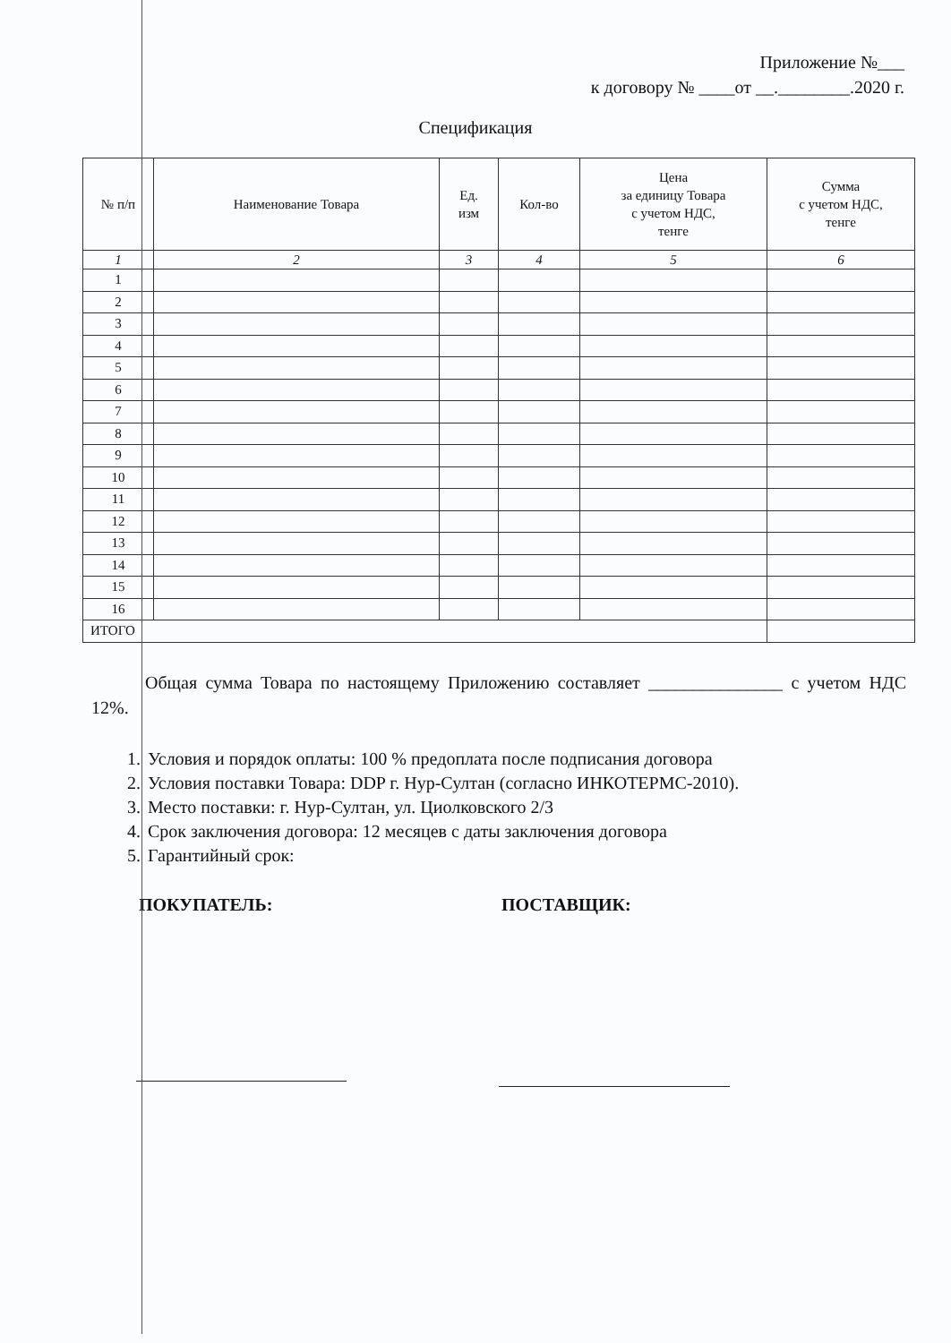Приложение №___
к договору № ____от __.________.2020 г.
Спецификация
| № п/п | Наименование Товара | Ед. изм | Кол-во | Цена за единицу Товара с учетом НДС, тенге | Сумма с учетом НДС, тенге |
| --- | --- | --- | --- | --- | --- |
| 1 | 2 | 3 | 4 | 5 | 6 |
| 1 | | | | | |
| 2 | | | | | |
| 3 | | | | | |
| 4 | | | | | |
| 5 | | | | | |
| 6 | | | | | |
| 7 | | | | | |
| 8 | | | | | |
| 9 | | | | | |
| 10 | | | | | |
| 11 | | | | | |
| 12 | | | | | |
| 13 | | | | | |
| 14 | | | | | |
| 15 | | | | | |
| 16 | | | | | |
| ИТОГО | | | | | |
Общая сумма Товара по настоящему Приложению составляет _______________ с учетом НДС 12%.
1. Условия и порядок оплаты: 100 % предоплата после подписания договора
2. Условия поставки Товара: DDP г. Нур-Султан (согласно ИНКОТЕРМС-2010).
3. Место поставки: г. Нур-Султан, ул. Циолковского 2/3
4. Срок заключения договора: 12 месяцев с даты заключения договора
5. Гарантийный срок:
ПОКУПАТЕЛЬ: ПОСТАВЩИК: